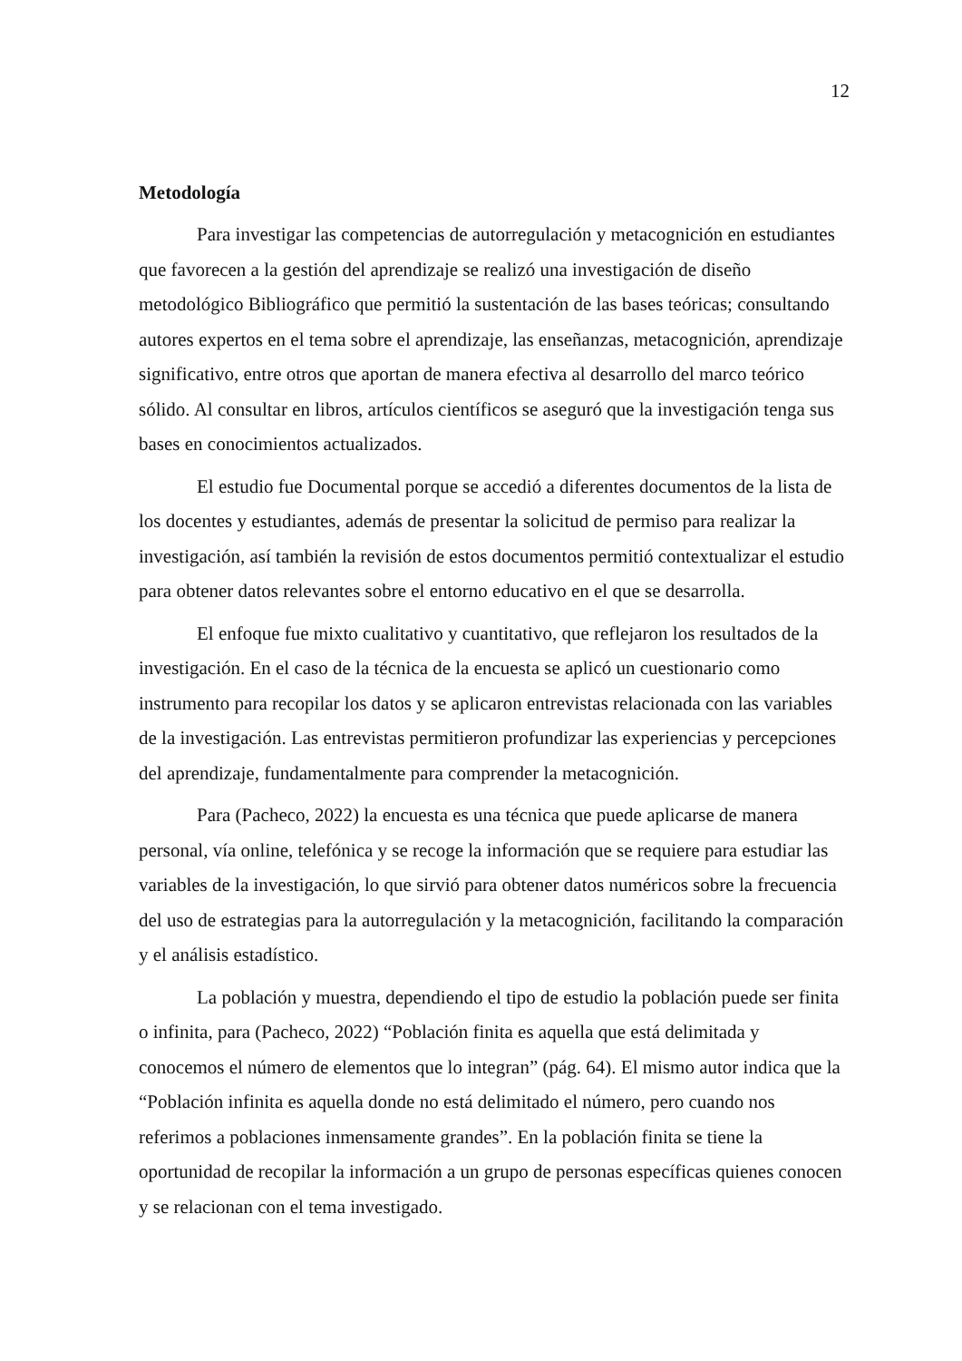12
Metodología
Para investigar las competencias de autorregulación y metacognición en estudiantes que favorecen a la gestión del aprendizaje se realizó una investigación de diseño metodológico Bibliográfico que permitió la sustentación de las bases teóricas; consultando autores expertos en el tema sobre el aprendizaje, las enseñanzas, metacognición, aprendizaje significativo, entre otros que aportan de manera efectiva al desarrollo del marco teórico sólido. Al consultar en libros, artículos científicos se aseguró que la investigación tenga sus bases en conocimientos actualizados.
El estudio fue Documental porque se accedió a diferentes documentos de la lista de los docentes y estudiantes, además de presentar la solicitud de permiso para realizar la investigación, así también la revisión de estos documentos permitió contextualizar el estudio para obtener datos relevantes sobre el entorno educativo en el que se desarrolla.
El enfoque fue mixto cualitativo y cuantitativo, que reflejaron los resultados de la investigación. En el caso de la técnica de la encuesta se aplicó un cuestionario como instrumento para recopilar los datos y se aplicaron entrevistas relacionada con las variables de la investigación. Las entrevistas permitieron profundizar las experiencias y percepciones del aprendizaje, fundamentalmente para comprender la metacognición.
Para (Pacheco, 2022) la encuesta es una técnica que puede aplicarse de manera personal, vía online, telefónica y se recoge la información que se requiere para estudiar las variables de la investigación, lo que sirvió para obtener datos numéricos sobre la frecuencia del uso de estrategias para la autorregulación y la metacognición, facilitando la comparación y el análisis estadístico.
La población y muestra, dependiendo el tipo de estudio la población puede ser finita o infinita, para (Pacheco, 2022) “Población finita es aquella que está delimitada y conocemos el número de elementos que lo integran” (pág. 64). El mismo autor indica que la “Población infinita es aquella donde no está delimitado el número, pero cuando nos referimos a poblaciones inmensamente grandes”. En la población finita se tiene la oportunidad de recopilar la información a un grupo de personas específicas quienes conocen y se relacionan con el tema investigado.